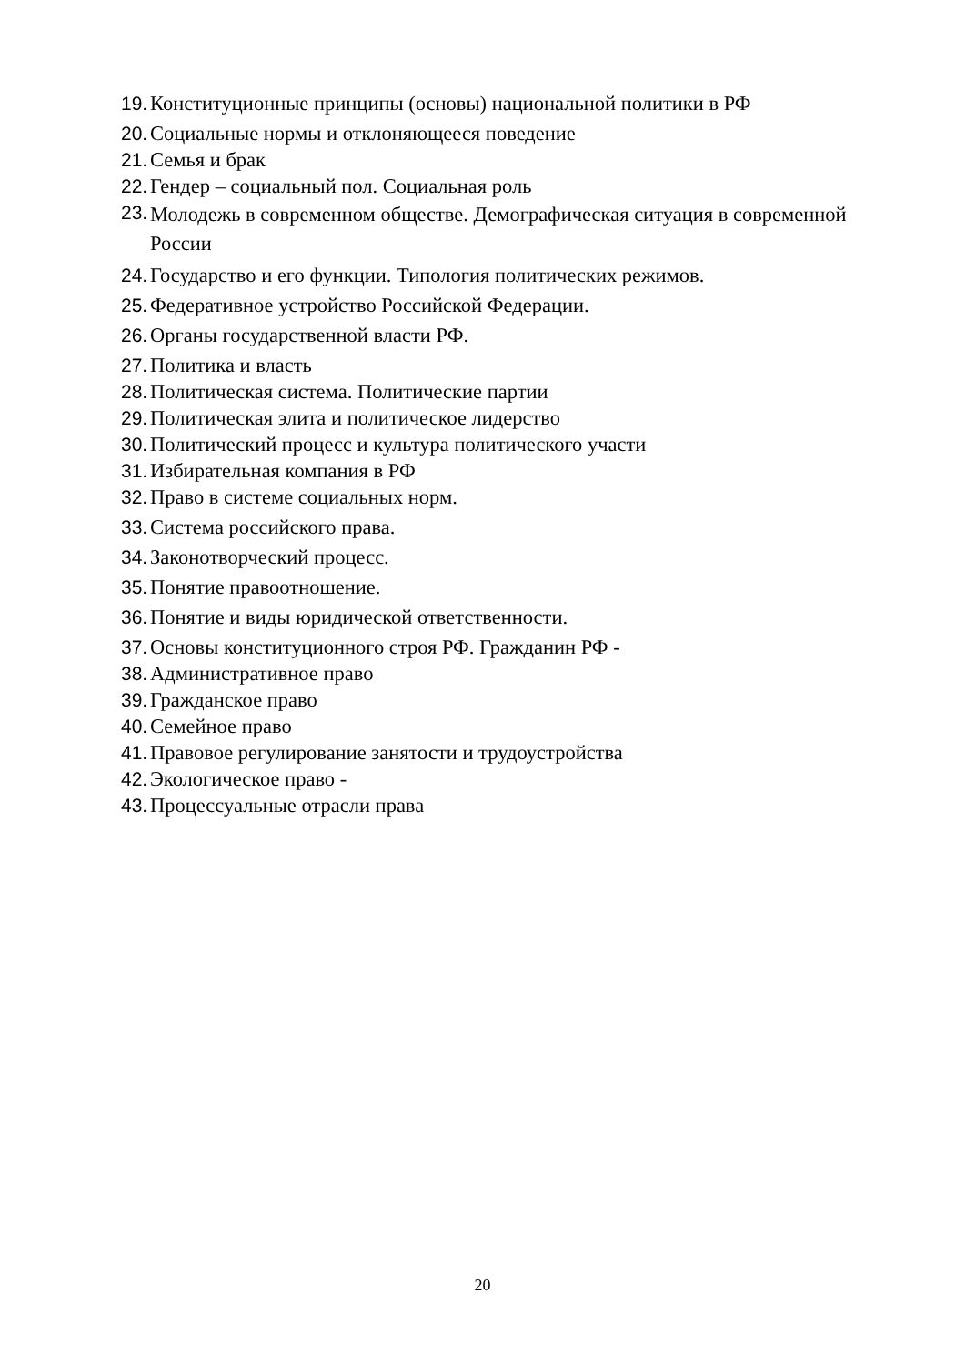19. Конституционные принципы (основы) национальной политики в РФ
20. Социальные нормы и отклоняющееся поведение
21. Семья и брак
22. Гендер – социальный пол. Социальная роль
23. Молодежь в современном обществе. Демографическая ситуация в современной России
24. Государство и его функции. Типология политических режимов.
25. Федеративное устройство Российской Федерации.
26. Органы государственной власти РФ.
27. Политика и власть
28. Политическая система. Политические партии
29. Политическая элита и политическое лидерство
30. Политический процесс и культура политического участи
31. Избирательная компания в РФ
32. Право в системе социальных норм.
33. Система российского права.
34. Законотворческий процесс.
35. Понятие правоотношение.
36. Понятие и виды юридической ответственности.
37. Основы конституционного строя РФ. Гражданин РФ -
38. Административное право
39. Гражданское право
40. Семейное право
41. Правовое регулирование занятости и трудоустройства
42. Экологическое право -
43. Процессуальные отрасли права
20